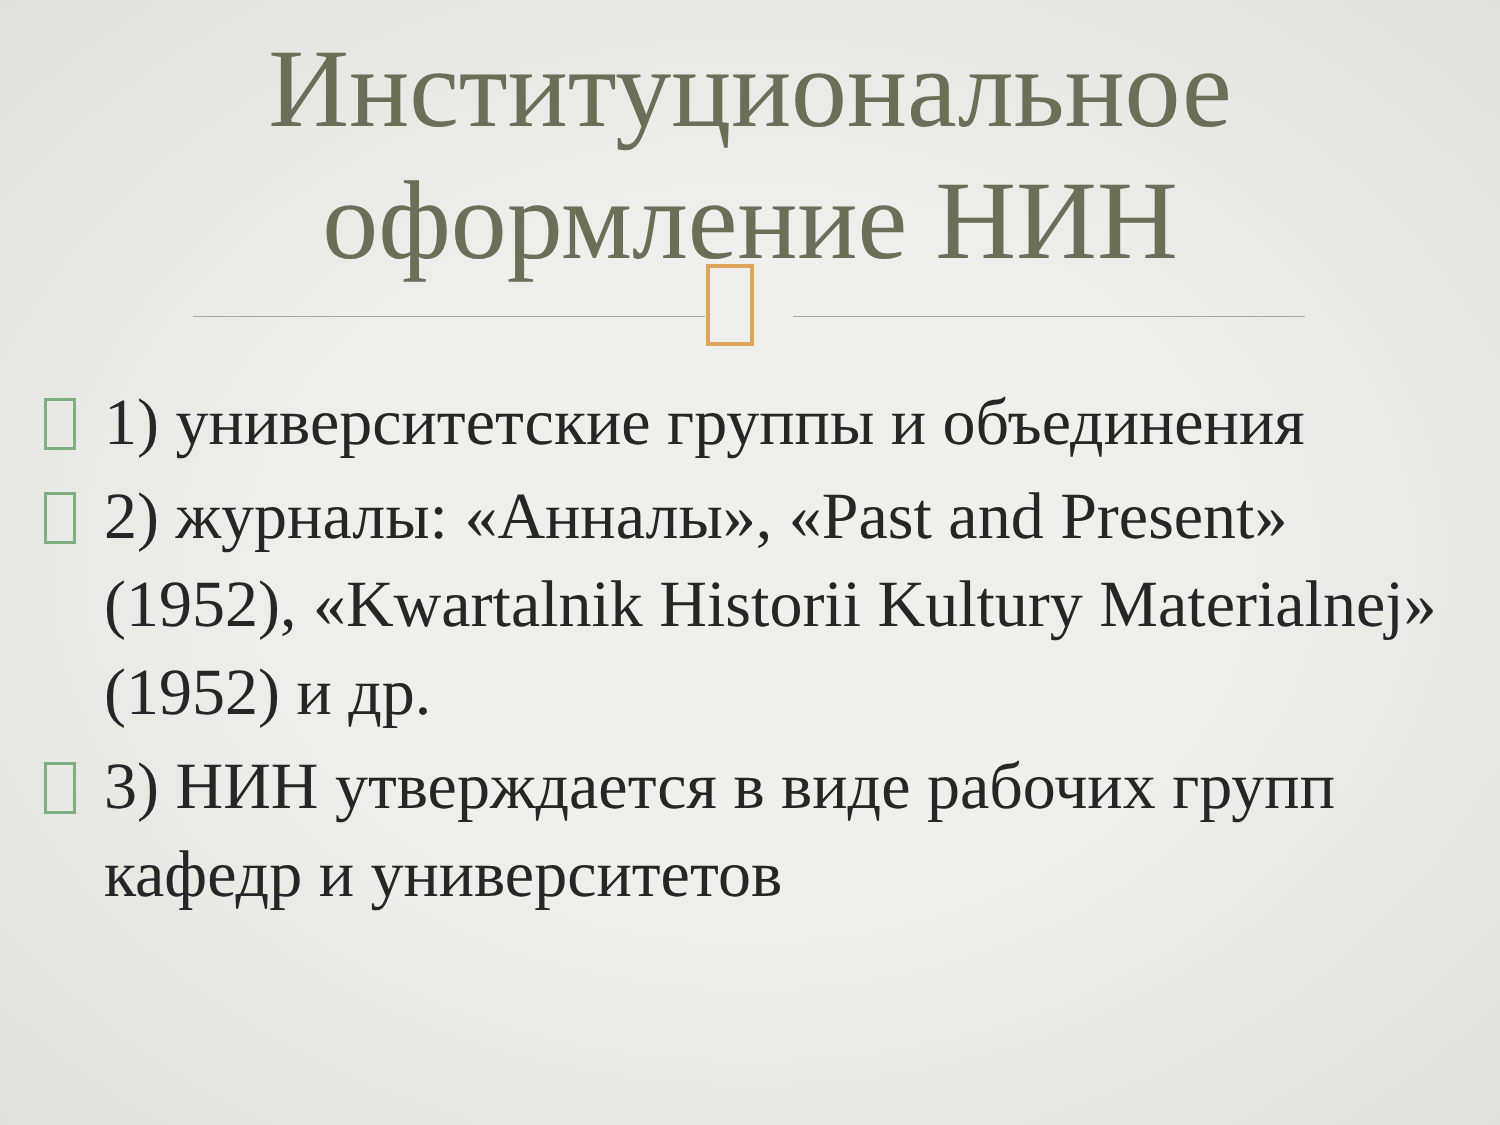Институциональное оформление НИН
1) университетские группы и объединения
2) журналы: «Анналы», «Past and Present» (1952), «Kwartalnik Historii Kultury Materialnej» (1952) и др.
3) НИН утверждается в виде рабочих групп кафедр и университетов